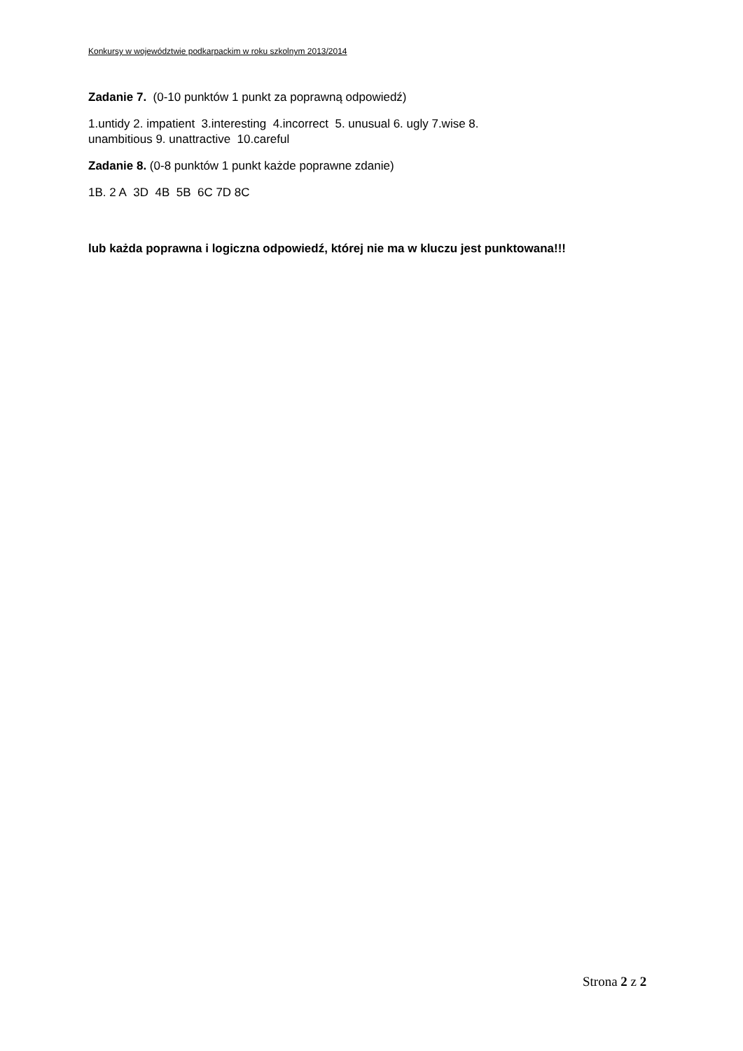Konkursy w województwie podkarpackim w roku szkolnym 2013/2014
Zadanie 7. (0-10 punktów 1 punkt za poprawną odpowiedź)
1.untidy 2. impatient 3.interesting 4.incorrect 5. unusual 6. ugly 7.wise 8.
unambitious 9. unattractive 10.careful
Zadanie 8. (0-8 punktów 1 punkt każde poprawne zdanie)
1B. 2 A 3D 4B 5B 6C 7D 8C
lub każda poprawna i logiczna odpowiedź, której nie ma w kluczu jest punktowana!!!
Strona 2 z 2